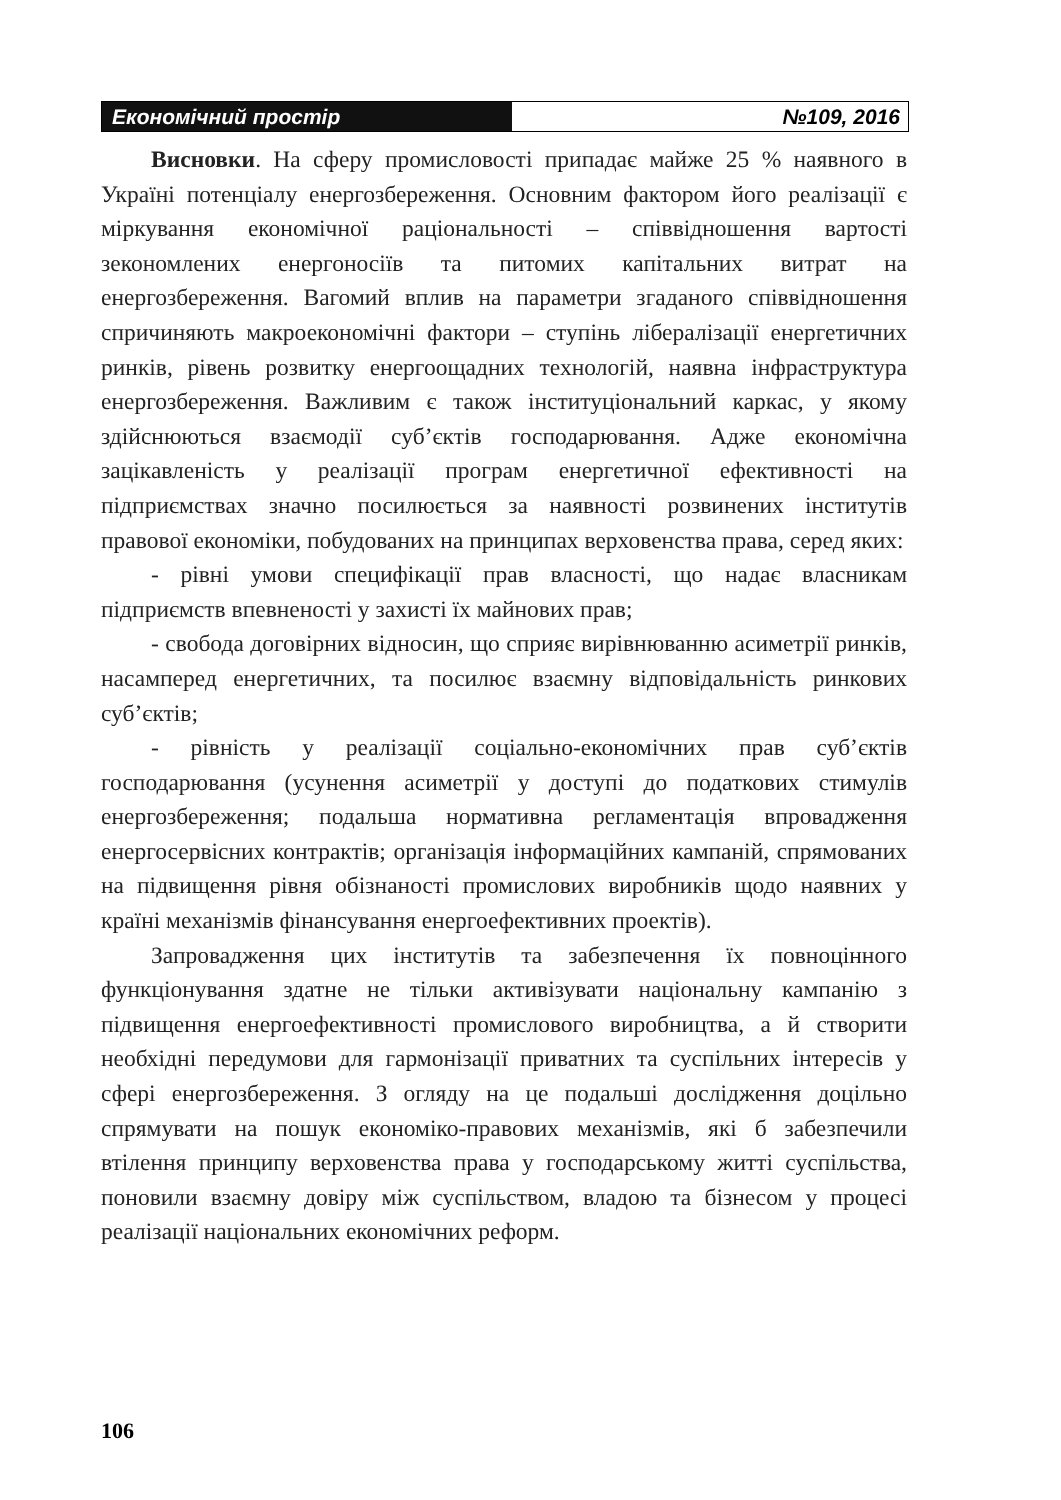Економічний простір №109, 2016
Висновки. На сферу промисловості припадає майже 25 % наявного в Україні потенціалу енергозбереження. Основним фактором його реалізації є міркування економічної раціональності – співвідношення вартості зекономлених енергоносіїв та питомих капітальних витрат на енергозбереження. Вагомий вплив на параметри згаданого співвідношення спричиняють макроекономічні фактори – ступінь лібералізації енергетичних ринків, рівень розвитку енергоощадних технологій, наявна інфраструктура енергозбереження. Важливим є також інституціональний каркас, у якому здійснюються взаємодії суб’єктів господарювання. Адже економічна зацікавленість у реалізації програм енергетичної ефективності на підприємствах значно посилюється за наявності розвинених інститутів правової економіки, побудованих на принципах верховенства права, серед яких:
- рівні умови специфікації прав власності, що надає власникам підприємств впевненості у захисті їх майнових прав;
- свобода договірних відносин, що сприяє вирівнюванню асиметрії ринків, насамперед енергетичних, та посилює взаємну відповідальність ринкових суб’єктів;
- рівність у реалізації соціально-економічних прав суб’єктів господарювання (усунення асиметрії у доступі до податкових стимулів енергозбереження; подальша нормативна регламентація впровадження енергосервісних контрактів; організація інформаційних кампаній, спрямованих на підвищення рівня обізнаності промислових виробників щодо наявних у країні механізмів фінансування енергоефективних проектів).
Запровадження цих інститутів та забезпечення їх повноцінного функціонування здатне не тільки активізувати національну кампанію з підвищення енергоефективності промислового виробництва, а й створити необхідні передумови для гармонізації приватних та суспільних інтересів у сфері енергозбереження. З огляду на це подальші дослідження доцільно спрямувати на пошук економіко-правових механізмів, які б забезпечили втілення принципу верховенства права у господарському житті суспільства, поновили взаємну довіру між суспільством, владою та бізнесом у процесі реалізації національних економічних реформ.
106